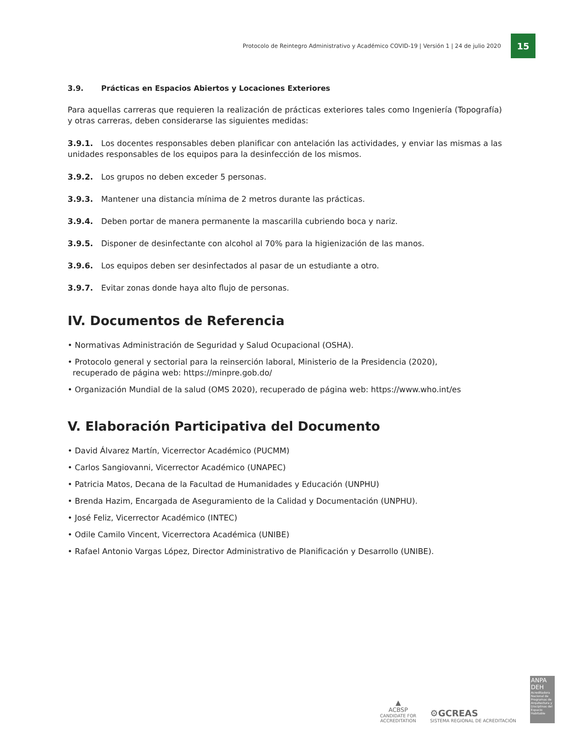Protocolo de Reintegro Administrativo y Académico COVID-19 | Versión 1 | 24 de julio 2020
15
3.9. Prácticas en Espacios Abiertos y Locaciones Exteriores
Para aquellas carreras que requieren la realización de prácticas exteriores tales como Ingeniería (Topografía) y otras carreras, deben considerarse las siguientes medidas:
3.9.1. Los docentes responsables deben planificar con antelación las actividades, y enviar las mismas a las unidades responsables de los equipos para la desinfección de los mismos.
3.9.2. Los grupos no deben exceder 5 personas.
3.9.3. Mantener una distancia mínima de 2 metros durante las prácticas.
3.9.4. Deben portar de manera permanente la mascarilla cubriendo boca y nariz.
3.9.5. Disponer de desinfectante con alcohol al 70% para la higienización de las manos.
3.9.6. Los equipos deben ser desinfectados al pasar de un estudiante a otro.
3.9.7. Evitar zonas donde haya alto flujo de personas.
IV. Documentos de Referencia
• Normativas Administración de Seguridad y Salud Ocupacional (OSHA).
• Protocolo general y sectorial para la reinserción laboral, Ministerio de la Presidencia (2020),
recuperado de página web: https://minpre.gob.do/
• Organización Mundial de la salud (OMS 2020), recuperado de página web: https://www.who.int/es
V. Elaboración Participativa del Documento
• David Álvarez Martín, Vicerrector Académico (PUCMM)
• Carlos Sangiovanni, Vicerrector Académico (UNAPEC)
• Patricia Matos, Decana de la Facultad de Humanidades y Educación (UNPHU)
• Brenda Hazim, Encargada de Aseguramiento de la Calidad y Documentación (UNPHU).
• José Feliz, Vicerrector Académico (INTEC)
• Odile Camilo Vincent, Vicerrectora Académica (UNIBE)
• Rafael Antonio Vargas López, Director Administrativo de Planificación y Desarrollo (UNIBE).
▲
ACBSP
CANDIDATE FOR
ACCREDITATION
⚙GCREAS
SISTEMA REGIONAL DE ACREDITACIÓN
ANPA DEH
Acreditadora Nacional de Programas de Arquitectura y Disciplinas del Espacio Habitable